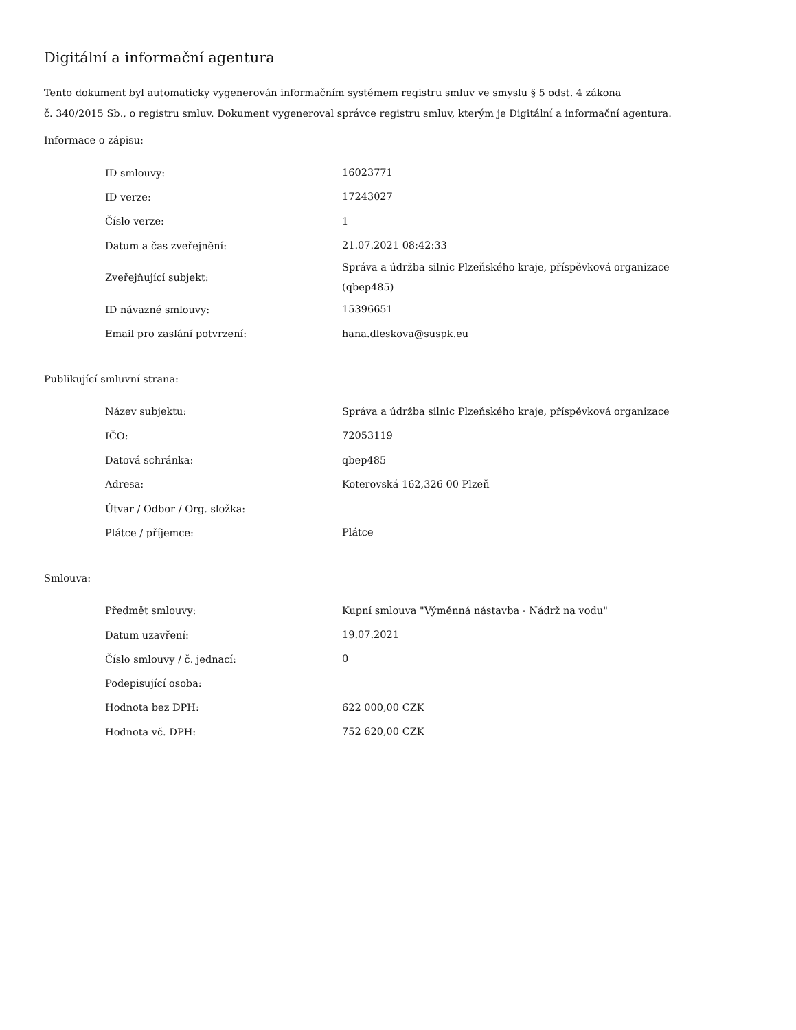Digitální a informační agentura
Tento dokument byl automaticky vygenerován informačním systémem registru smluv ve smyslu § 5 odst. 4 zákona
č. 340/2015 Sb., o registru smluv. Dokument vygeneroval správce registru smluv, kterým je Digitální a informační agentura.
Informace o zápisu:
| ID smlouvy: | 16023771 |
| ID verze: | 17243027 |
| Číslo verze: | 1 |
| Datum a čas zveřejnění: | 21.07.2021 08:42:33 |
| Zveřejňující subjekt: | Správa a údržba silnic Plzeňského kraje, příspěvková organizace (qbep485) |
| ID návazné smlouvy: | 15396651 |
| Email pro zaslání potvrzení: | hana.dleskova@suspk.eu |
Publikující smluvní strana:
| Název subjektu: | Správa a údržba silnic Plzeňského kraje, příspěvková organizace |
| IČO: | 72053119 |
| Datová schránka: | qbep485 |
| Adresa: | Koterovská 162,326 00 Plzeň |
| Útvar / Odbor / Org. složka: | |
| Plátce / příjemce: | Plátce |
Smlouva:
| Předmět smlouvy: | Kupní smlouva "Výměnná nástavba - Nádrž na vodu" |
| Datum uzavření: | 19.07.2021 |
| Číslo smlouvy / č. jednací: | 0 |
| Podepisující osoba: | |
| Hodnota bez DPH: | 622 000,00 CZK |
| Hodnota vč. DPH: | 752 620,00 CZK |